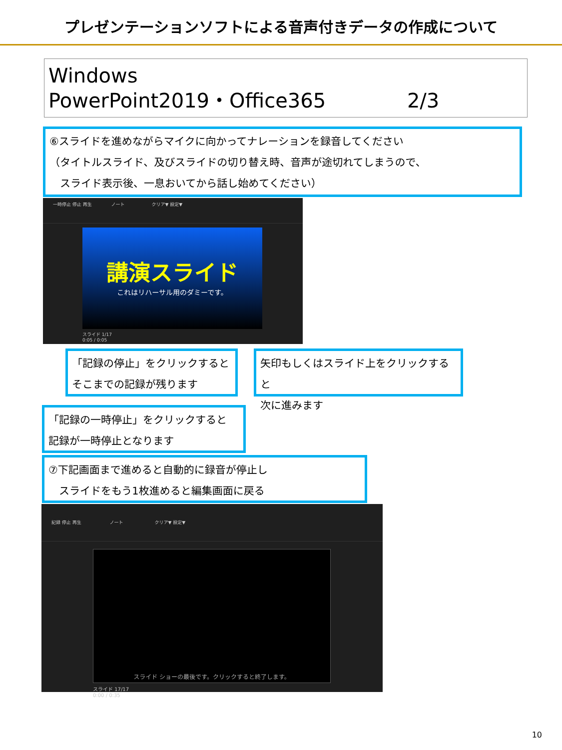プレゼンテーションソフトによる音声付きデータの作成について
Windows
PowerPoint2019・Office365 2/3
⑥スライドを進めながらマイクに向かってナレーションを録音してください
（タイトルスライド、及びスライドの切り替え時、音声が途切れてしまうので、
　スライド表示後、一息おいてから話し始めてください）
一時停止 停止 再生 　　　　ノート　　　　　　クリア▼ 設定▼
講演スライド
これはリハーサル用のダミーです。
スライド 1/17
0:05 / 0:05
「記録の停止」をクリックすると
そこまでの記録が残ります
矢印もしくはスライド上をクリックすると
次に進みます
「記録の一時停止」をクリックすると
記録が一時停止となります
⑦下記画面まで進めると自動的に録音が停止し
　スライドをもう1枚進めると編集画面に戻る
記録 停止 再生 　　　　　　ノート　　　　　　　クリア▼ 設定▼
スライド ショーの最後です。クリックすると終了します。
スライド 17/17
0:00 / 0:35
10